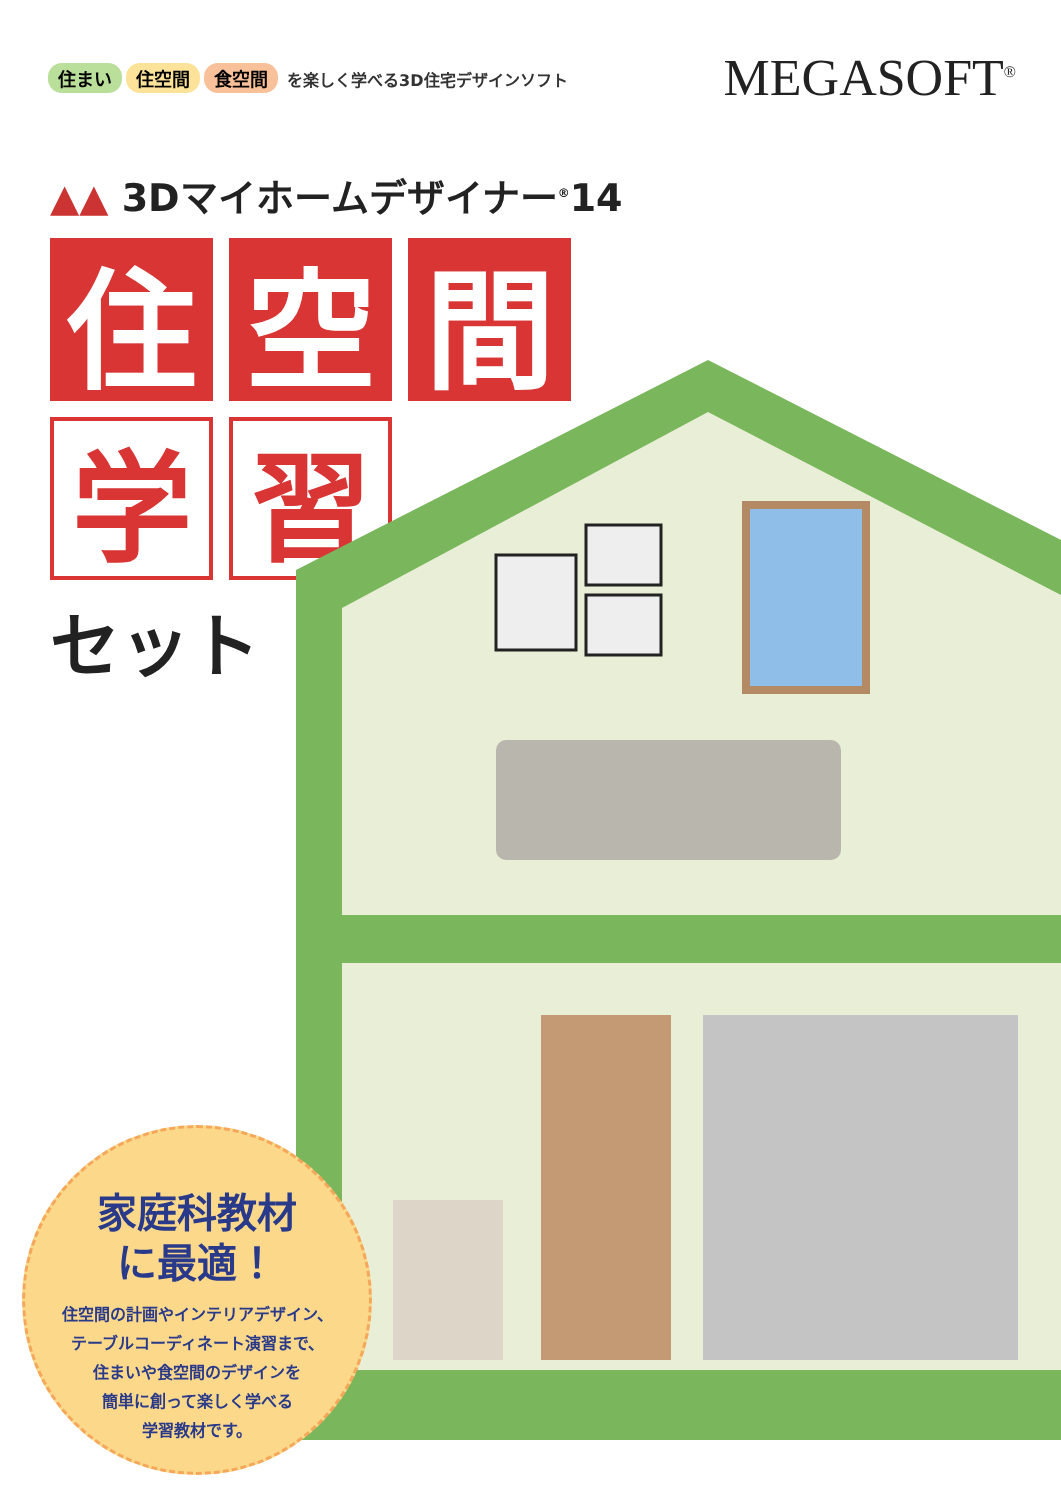住まい 住空間 食空間 を楽しく学べる3D住宅デザインソフト
MEGASOFT<sup>®</sup>
▲▲ 3Dマイホームデザイナー<sup>®</sup>14
住 空 間
学 習
セット
家庭科教材
に最適！
住空間の計画やインテリアデザイン、
テーブルコーディネート演習まで、
住まいや食空間のデザインを
簡単に創って楽しく学べる
学習教材です。